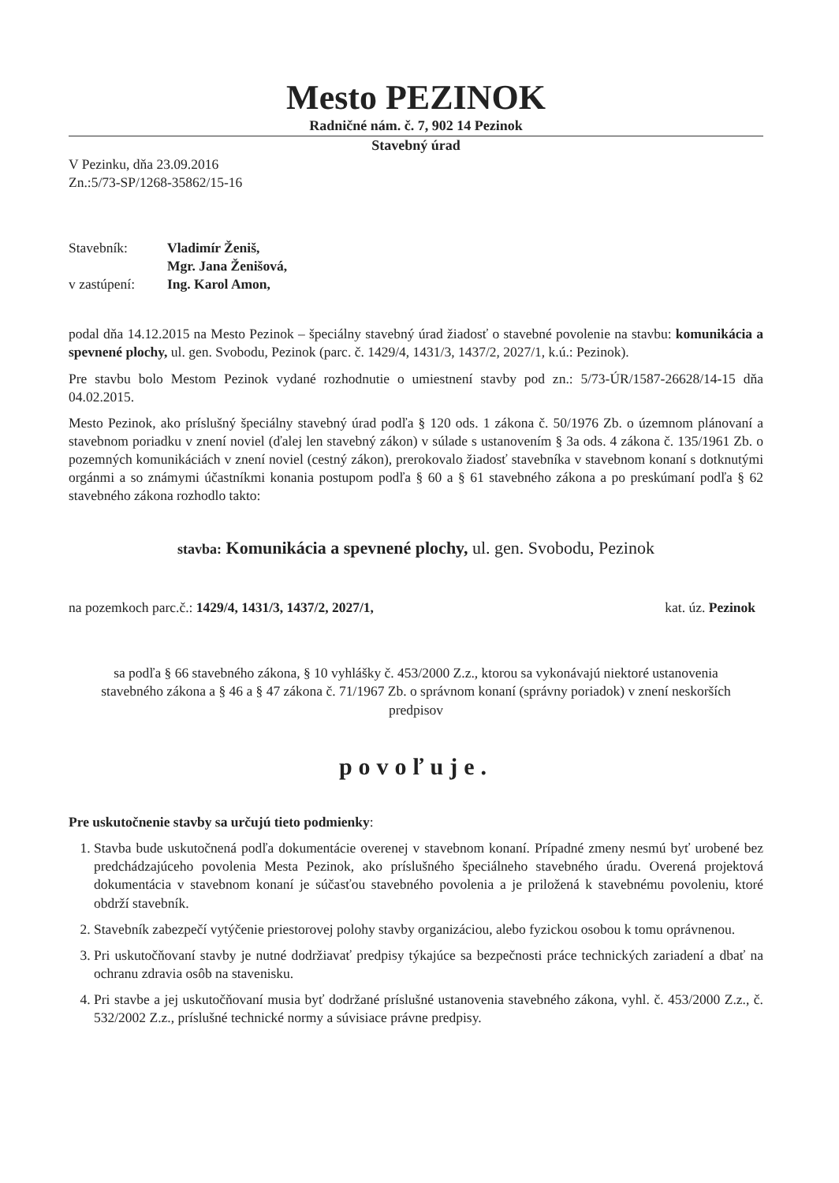Mesto PEZINOK
Radničné nám. č. 7, 902 14 Pezinok
Stavebný úrad
V Pezinku, dňa 23.09.2016
Zn.:5/73-SP/1268-35862/15-16
Stavebník:
Vladimír Ženiš,
Mgr. Jana Ženišová,
v zastúpení:
Ing. Karol Amon,
podal dňa 14.12.2015 na Mesto Pezinok – špeciálny stavebný úrad žiadosť o stavebné povolenie na stavbu: komunikácia a spevnené plochy, ul. gen. Svobodu, Pezinok (parc. č. 1429/4, 1431/3, 1437/2, 2027/1, k.ú.: Pezinok).
Pre stavbu bolo Mestom Pezinok vydané rozhodnutie o umiestnení stavby pod zn.: 5/73-ÚR/1587-26628/14-15 dňa 04.02.2015.
Mesto Pezinok, ako príslušný špeciálny stavebný úrad podľa § 120 ods. 1 zákona č. 50/1976 Zb. o územnom plánovaní a stavebnom poriadku v znení noviel (ďalej len stavebný zákon) v súlade s ustanovením § 3a ods. 4 zákona č. 135/1961 Zb. o pozemných komunikáciách v znení noviel (cestný zákon), prerokovalo žiadosť stavebníka v stavebnom konaní s dotknutými orgánmi a so známymi účastníkmi konania postupom podľa § 60 a § 61 stavebného zákona a po preskúmaní podľa § 62 stavebného zákona rozhodlo takto:
stavba: Komunikácia a spevnené plochy, ul. gen. Svobodu, Pezinok
na pozemkoch parc.č.: 1429/4, 1431/3, 1437/2, 2027/1, kat. úz. Pezinok
sa podľa § 66 stavebného zákona, § 10 vyhlášky č. 453/2000 Z.z., ktorou sa vykonávajú niektoré ustanovenia stavebného zákona a § 46 a § 47 zákona č. 71/1967 Zb. o správnom konaní (správny poriadok) v znení neskorších predpisov
povoľuje.
Pre uskutočnenie stavby sa určujú tieto podmienky:
1. Stavba bude uskutočnená podľa dokumentácie overenej v stavebnom konaní. Prípadné zmeny nesmú byť urobené bez predchádzajúceho povolenia Mesta Pezinok, ako príslušného špeciálneho stavebného úradu. Overená projektová dokumentácia v stavebnom konaní je súčasťou stavebného povolenia a je priložená k stavebnému povoleniu, ktoré obdrží stavebník.
2. Stavebník zabezpečí vytýčenie priestorovej polohy stavby organizáciou, alebo fyzickou osobou k tomu oprávnenou.
3. Pri uskutočňovaní stavby je nutné dodržiavať predpisy týkajúce sa bezpečnosti práce technických zariadení a dbať na ochranu zdravia osôb na stavenisku.
4. Pri stavbe a jej uskutočňovaní musia byť dodržané príslušné ustanovenia stavebného zákona, vyhl. č. 453/2000 Z.z., č. 532/2002 Z.z., príslušné technické normy a súvisiace právne predpisy.